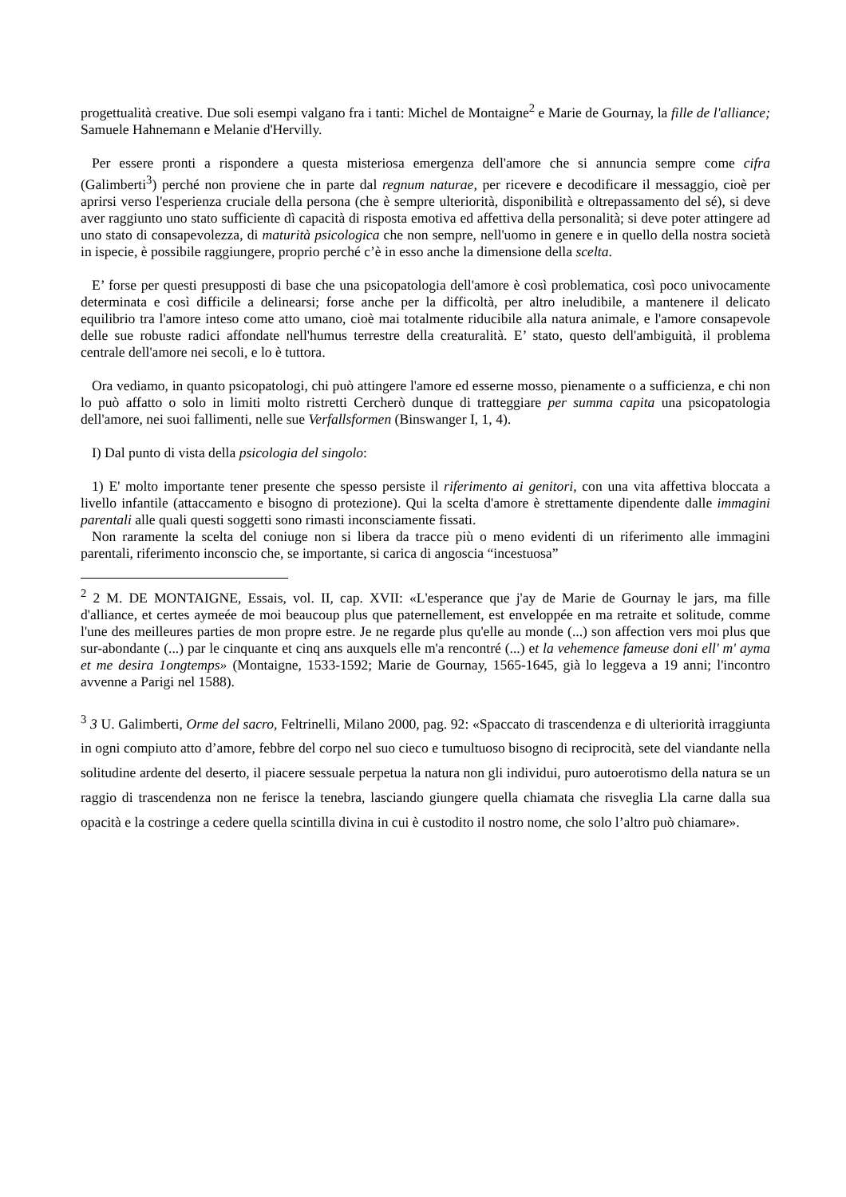progettualità creative. Due soli esempi valgano fra i tanti: Michel de Montaigne<sup>2</sup> e Marie de Gournay, la fille de l'alliance; Samuele Hahnemann e Melanie d'Hervilly.
Per essere pronti a rispondere a questa misteriosa emergenza dell'amore che si annuncia sempre come cifra (Galimberti<sup>3</sup>) perché non proviene che in parte dal regnum naturae, per ricevere e decodificare il messaggio, cioè per aprirsi verso l'esperienza cruciale della persona (che è sempre ulteriorità, disponibilità e oltrepassamento del sé), si deve aver raggiunto uno stato sufficiente dì capacità di risposta emotiva ed affettiva della personalità; si deve poter attingere ad uno stato di consapevolezza, di maturità psicologica che non sempre, nell'uomo in genere e in quello della nostra società in ispecie, è possibile raggiungere, proprio perché c’è in esso anche la dimensione della scelta.
E’ forse per questi presupposti di base che una psicopatologia dell'amore è così problematica, così poco univocamente determinata e così difficile a delinearsi; forse anche per la difficoltà, per altro ineludibile, a mantenere il delicato equilibrio tra l'amore inteso come atto umano, cioè mai totalmente riducibile alla natura animale, e l'amore consapevole delle sue robuste radici affondate nell'humus terrestre della creaturalità. E’ stato, questo dell'ambiguità, il problema centrale dell'amore nei secoli, e lo è tuttora.
Ora vediamo, in quanto psicopatologi, chi può attingere l'amore ed esserne mosso, pienamente o a sufficienza, e chi non lo può affatto o solo in limiti molto ristretti Cercherò dunque di tratteggiare per summa capita una psicopatologia dell'amore, nei suoi fallimenti, nelle sue Verfallsformen (Binswanger I, 1, 4).
I) Dal punto di vista della psicologia del singolo:
1) E' molto importante tener presente che spesso persiste il riferimento ai genitori, con una vita affettiva bloccata a livello infantile (attaccamento e bisogno di protezione). Qui la scelta d'amore è strettamente dipendente dalle immagini parentali alle quali questi soggetti sono rimasti inconsciamente fissati.
Non raramente la scelta del coniuge non si libera da tracce più o meno evidenti di un riferimento alle immagini parentali, riferimento inconscio che, se importante, si carica di angoscia “incestuosa”
<sup>2</sup> 2 M. DE MONTAIGNE, Essais, vol. II, cap. XVII: «L'esperance que j'ay de Marie de Gournay le jars, ma fille d'alliance, et certes aymeée de moi beaucoup plus que paternellement, est enveloppée en ma retraite et solitude, comme l'une des meilleures parties de mon propre estre. Je ne regarde plus qu'elle au monde (...) son affection vers moi plus que sur-abondante (...) par le cinquante et cinq ans auxquels elle m'a rencontré (...) et la vehemence fameuse doni ell' m' ayma et me desira 1ongtemps» (Montaigne, 1533-1592; Marie de Gournay, 1565-1645, già lo leggeva a 19 anni; l'incontro avvenne a Parigi nel 1588).
<sup>3</sup> 3 U. Galimberti, Orme del sacro, Feltrinelli, Milano 2000, pag. 92: «Spaccato di trascendenza e di ulteriorità irraggiunta in ogni compiuto atto d’amore, febbre del corpo nel suo cieco e tumultuoso bisogno di reciprocità, sete del viandante nella solitudine ardente del deserto, il piacere sessuale perpetua la natura non gli individui, puro autoerotismo della natura se un raggio di trascendenza non ne ferisce la tenebra, lasciando giungere quella chiamata che risveglia Lla carne dalla sua opacità e la costringe a cedere quella scintilla divina in cui è custodito il nostro nome, che solo l’altro può chiamare».